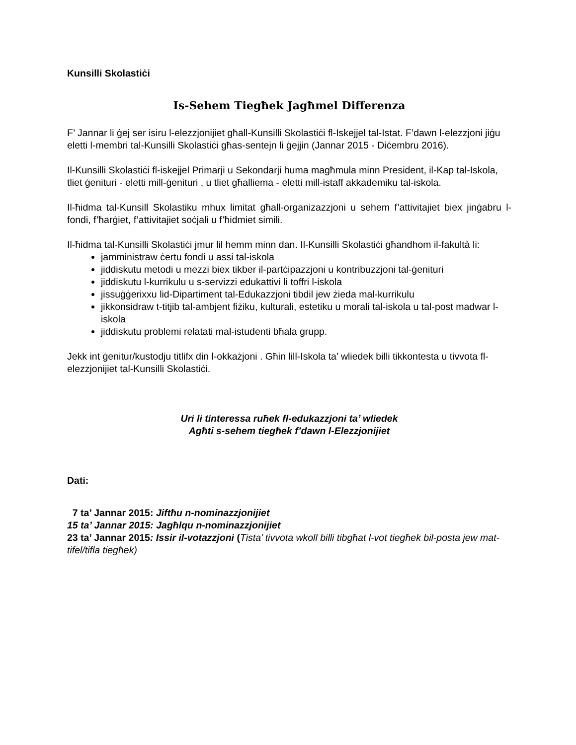Kunsilli Skolastiċi
Is-Sehem Tiegħek Jagħmel Differenza
F’ Jannar li ġej ser isiru l-elezzjonijiet għall-Kunsilli Skolastiċi fl-Iskejjel tal-Istat. F’dawn l-elezzjoni jiġu eletti l-membri tal-Kunsilli Skolastiċi għas-sentejn li ġejjin (Jannar 2015 - Diċembru 2016).
Il-Kunsilli Skolastiċi fl-iskejjel Primarji u Sekondarji huma magħmula minn President, il-Kap tal-Iskola, tliet ġenituri - eletti mill-ġenituri , u tliet għalliema - eletti mill-istaff akkademiku tal-iskola.
Il-ħidma tal-Kunsill Skolastiku mhux limitat għall-organizazzjoni u sehem f’attivitajiet biex jinġabru l-fondi, f’ħarġiet, f’attivitajiet soċjali u f’ħidmiet simili.
Il-ħidma tal-Kunsilli Skolastiċi jmur lil hemm minn dan. Il-Kunsilli Skolastiċi għandhom il-fakultà li:
jamministraw ċertu fondi u assi tal-iskola
jiddiskutu metodi u mezzi biex tikber il-partċipazzjoni u kontribuzzjoni tal-ġenituri
jiddiskutu l-kurrikulu u s-servizzi edukattivi li toffri l-iskola
jissuġġerixxu lid-Dipartiment tal-Edukazzjoni tibdil jew żieda mal-kurrikulu
jikkonsidraw t-titjib tal-ambjent fiżiku, kulturali, estetiku u morali tal-iskola u tal-post madwar l-iskola
jiddiskutu problemi relatati mal-istudenti bħala grupp.
Jekk int ġenitur/kustodju titlifx din l-okkażjoni . Għin lill-Iskola ta’ wliedek billi tikkontesta u tivvota fl-elezzjonijiet tal-Kunsilli Skolastiċi.
Uri li tinteressa ruħek fl-edukazzjoni ta’ wliedek
Agħti s-sehem tiegħek f’dawn l-Elezzjonijiet
Dati:
7 ta’ Jannar 2015: Jiftħu n-nominazzjonijiet
15 ta’ Jannar 2015: Jagħlqu n-nominazzjonijiet
23 ta’ Jannar 2015: Issir il-votazzjoni (Tista’ tivvota wkoll billi tibgħat l-vot tiegħek bil-posta jew mat-tifel/tifla tiegħek)